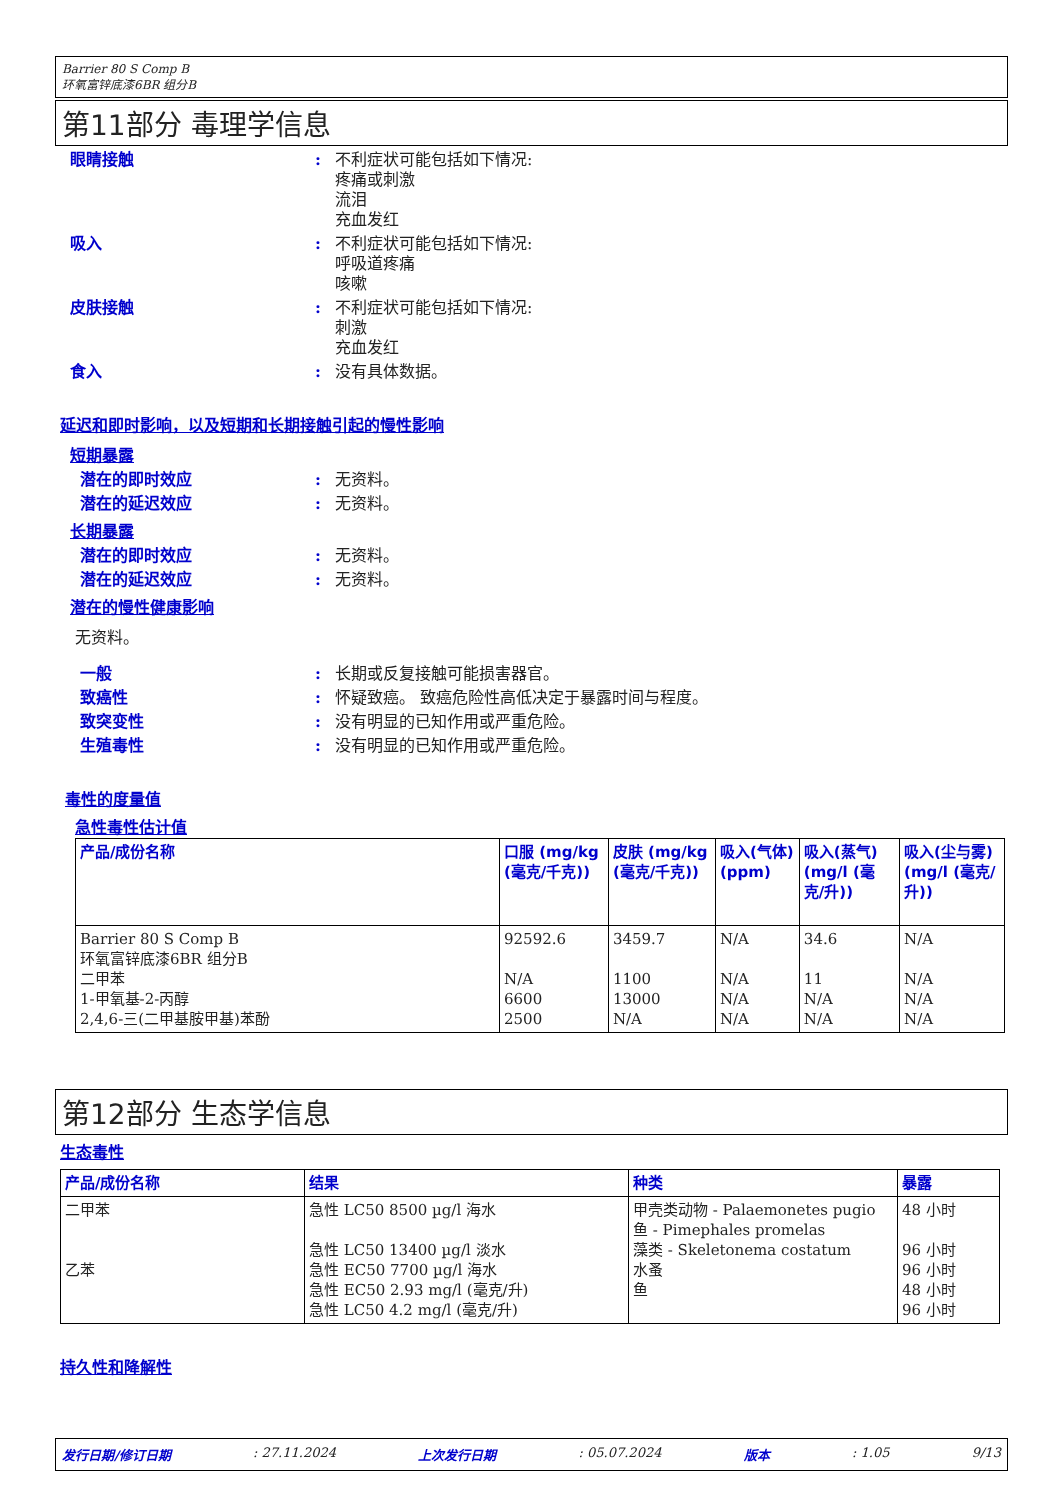Barrier 80 S Comp B
环氧富锌底漆6BR 组分B
第11部分 毒理学信息
眼睛接触 : 不利症状可能包括如下情况:
疼痛或刺激
流泪
充血发红
吸入 : 不利症状可能包括如下情况:
呼吸道疼痛
咳嗽
皮肤接触 : 不利症状可能包括如下情况:
刺激
充血发红
食入 : 没有具体数据。
延迟和即时影响，以及短期和长期接触引起的慢性影响
短期暴露
潜在的即时效应 : 无资料。
潜在的延迟效应 : 无资料。
长期暴露
潜在的即时效应 : 无资料。
潜在的延迟效应 : 无资料。
潜在的慢性健康影响
无资料。
一般 : 长期或反复接触可能损害器官。
致癌性 : 怀疑致癌。 致癌危险性高低决定于暴露时间与程度。
致突变性 : 没有明显的已知作用或严重危险。
生殖毒性 : 没有明显的已知作用或严重危险。
毒性的度量值
急性毒性估计值
| 产品/成份名称 | 口服 (mg/kg (毫克/千克)) | 皮肤 (mg/kg (毫克/千克)) | 吸入(气体) (ppm) | 吸入(蒸气) (mg/l (毫克/升)) | 吸入(尘与雾) (mg/l (毫克/升)) |
| --- | --- | --- | --- | --- | --- |
| Barrier 80 S Comp B 环氧富锌底漆6BR 组分B 二甲苯 1-甲氧基-2-丙醇 2,4,6-三(二甲基胺甲基)苯酚 | 92592.6 N/A 6600 2500 | 3459.7 1100 13000 N/A | N/A N/A N/A N/A | 34.6 11 N/A N/A | N/A N/A N/A N/A |
第12部分 生态学信息
生态毒性
| 产品/成份名称 | 结果 | 种类 | 暴露 |
| --- | --- | --- | --- |
| 二甲苯 乙苯 | 急性 LC50 8500 µg/l 海水 急性 LC50 13400 µg/l 淡水 急性 EC50 7700 µg/l 海水 急性 EC50 2.93 mg/l (毫克/升) 急性 LC50 4.2 mg/l (毫克/升) | 甲壳类动物 - Palaemonetes pugio 鱼 - Pimephales promelas 藻类 - Skeletonema costatum 水蚤 鱼 | 48 小时 96 小时 96 小时 48 小时 96 小时 |
持久性和降解性
发行日期/修订日期: 27.11.2024 上次发行日期: 05.07.2024 版本: 1.05 9/13